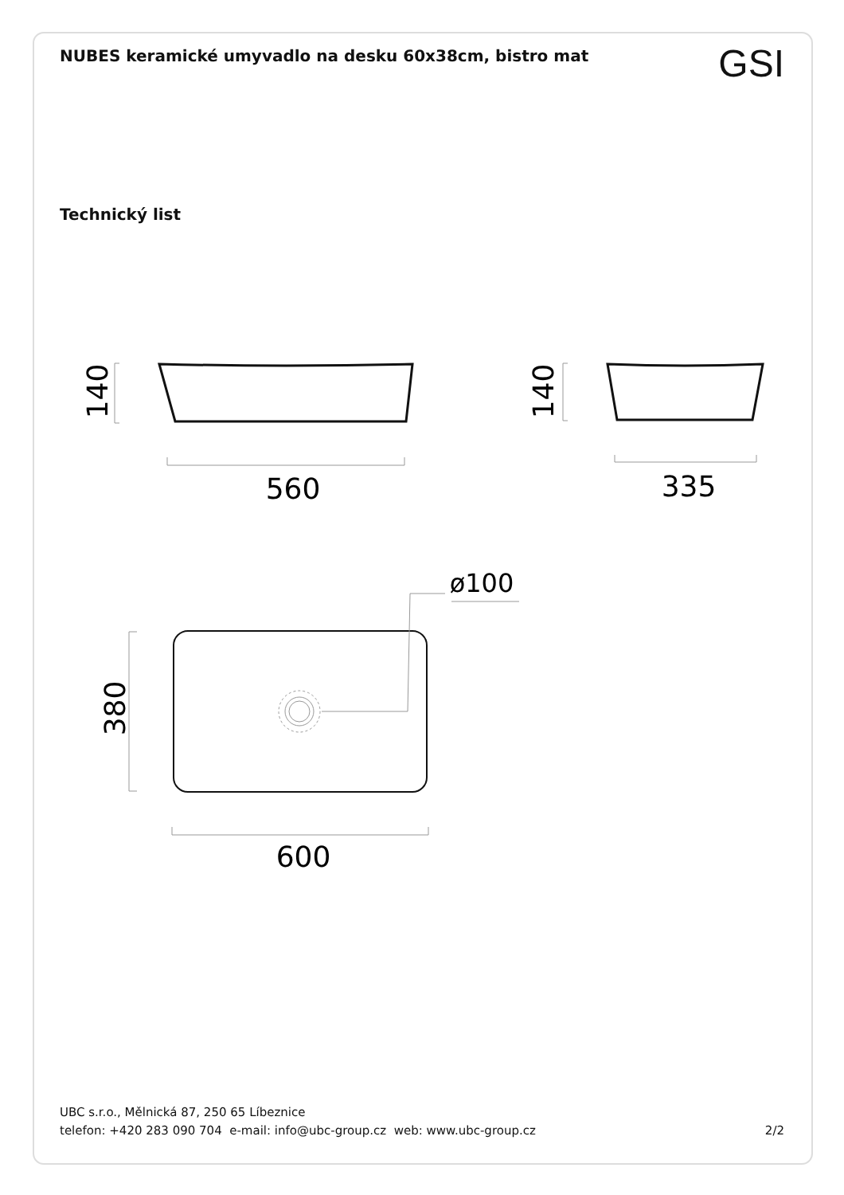NUBES keramické umyvadlo na desku 60x38cm, bistro mat
GSI
Technický list
560
335
ø100
600
140
140
380
UBC s.r.o., Mělnická 87, 250 65 Líbeznice
telefon: +420 283 090 704 e-mail: info@ubc-group.cz web: www.ubc-group.cz 2/2